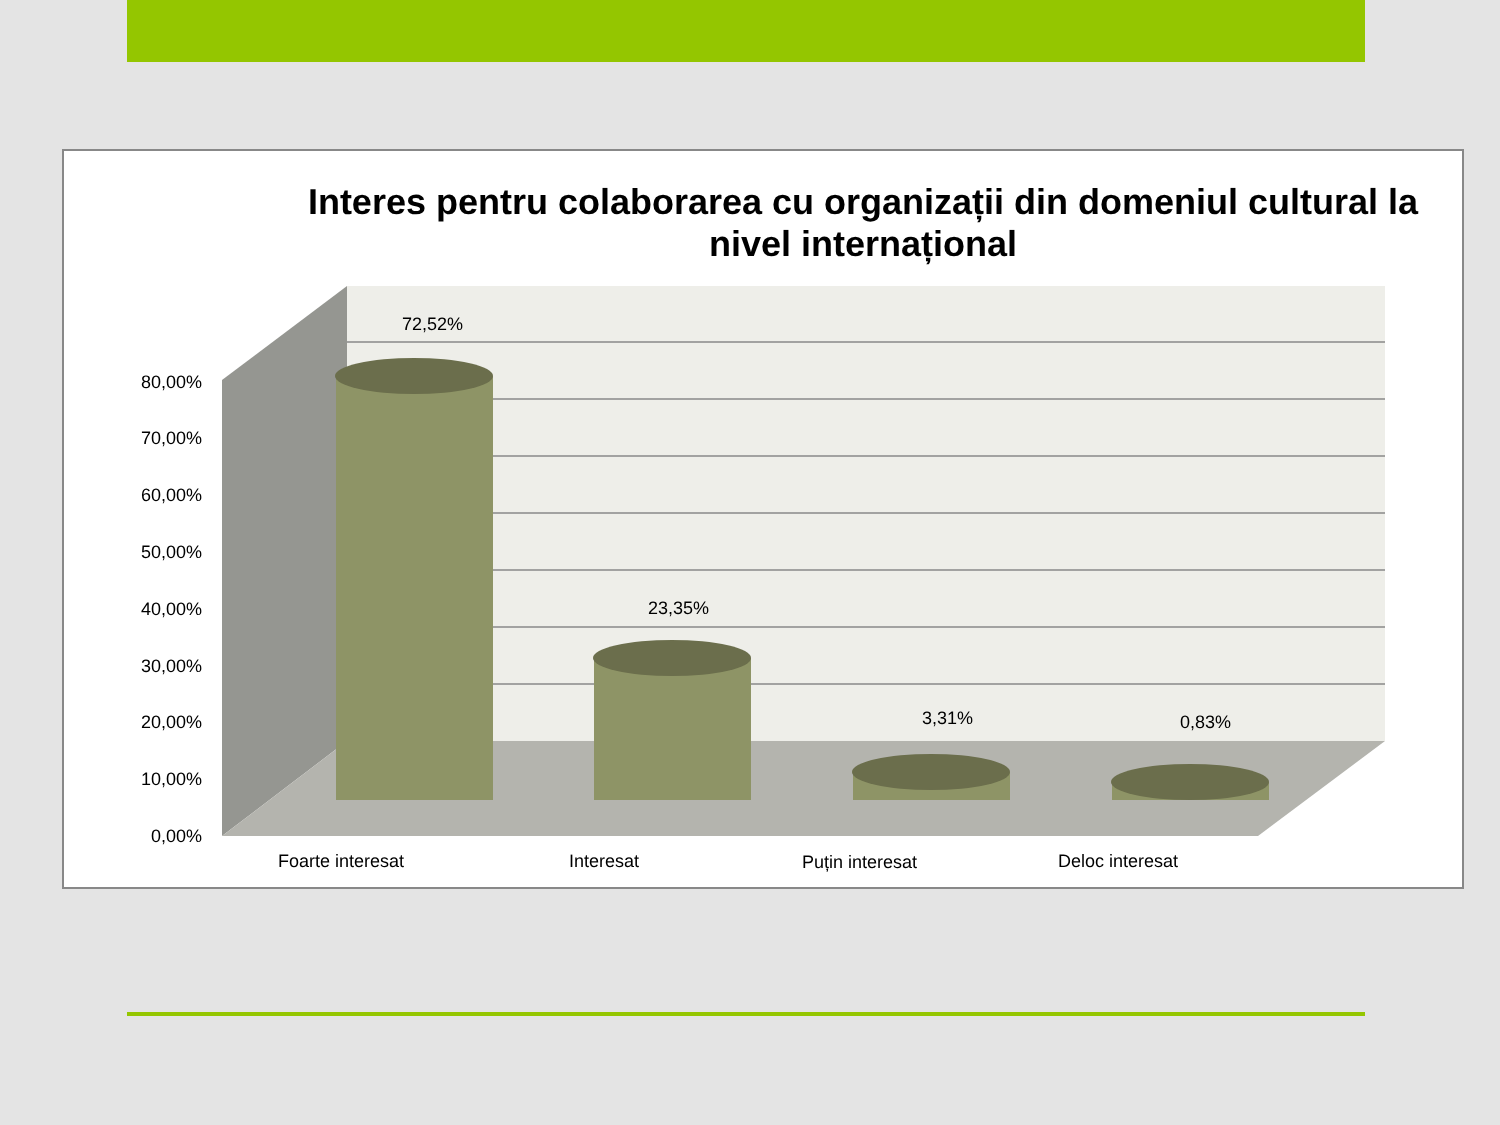Interes pentru colaborarea cu organizații din domeniul cultural la nivel internațional
72,52%
23,35%
3,31%
0,83%
80,00%
70,00%
60,00%
50,00%
40,00%
30,00%
20,00%
10,00%
0,00%
Foarte interesat
Interesat
Puțin interesat
Deloc interesat